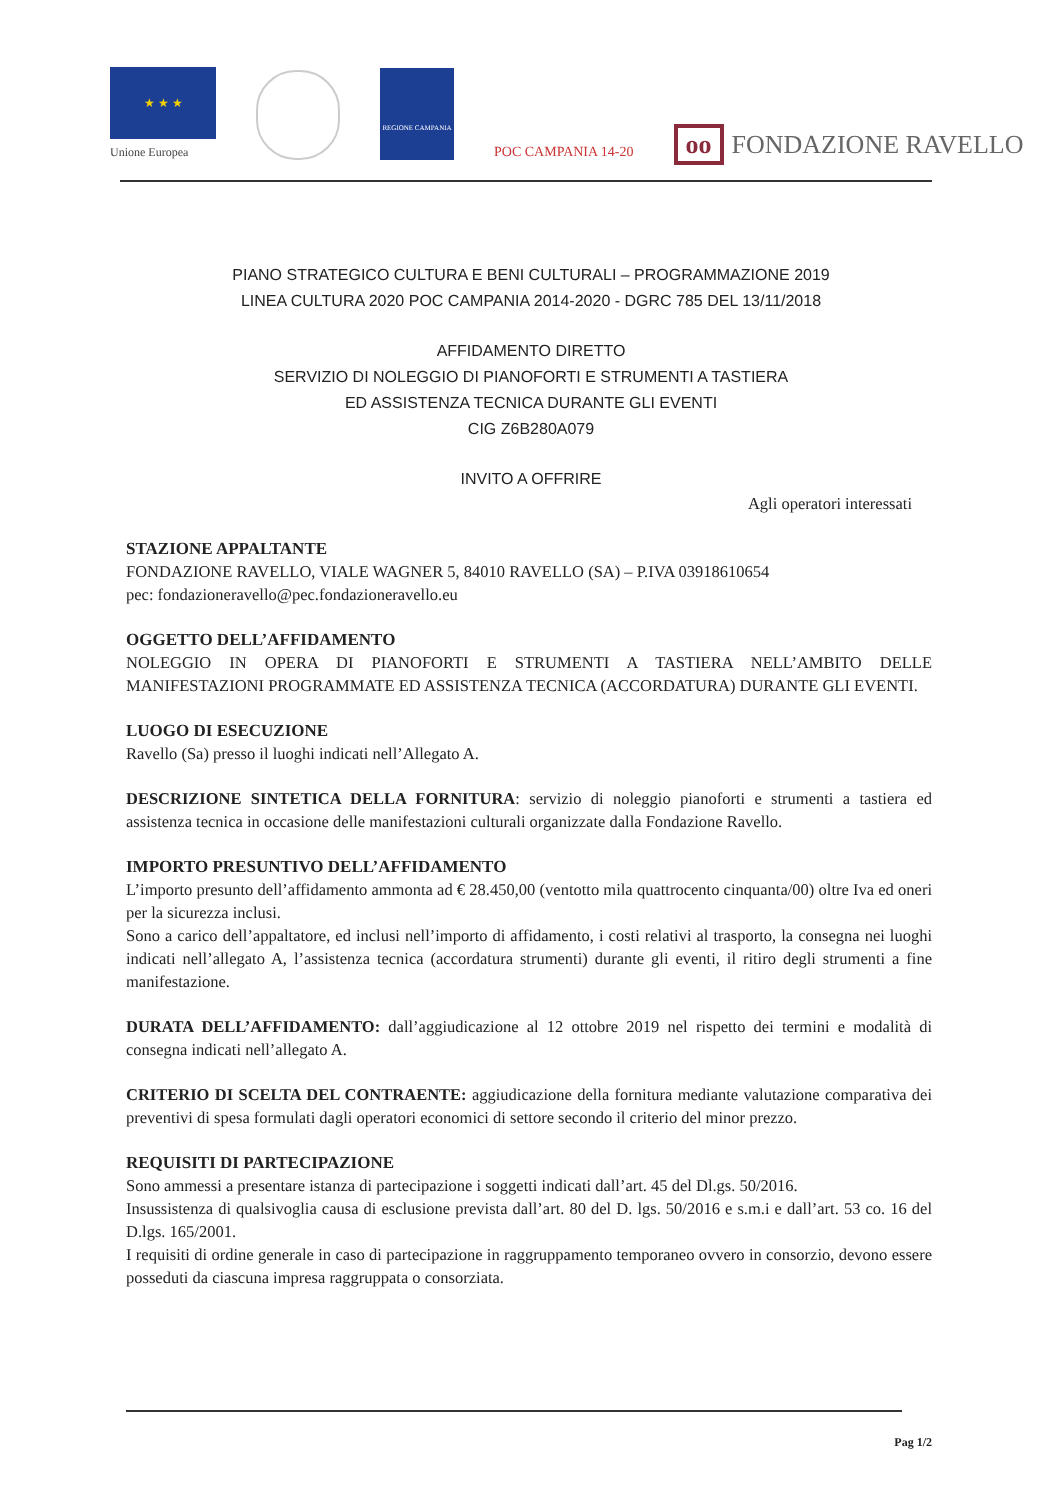★ ★ ★
Unione Europea
REGIONE CAMPANIA
POC CAMPANIA 14-20
oo FONDAZIONE RAVELLO
PIANO STRATEGICO CULTURA E BENI CULTURALI – PROGRAMMAZIONE 2019
LINEA CULTURA 2020 POC CAMPANIA 2014-2020 - DGRC 785 DEL 13/11/2018
AFFIDAMENTO DIRETTO
SERVIZIO DI NOLEGGIO DI PIANOFORTI E STRUMENTI A TASTIERA
ED ASSISTENZA TECNICA DURANTE GLI EVENTI
CIG Z6B280A079
INVITO A OFFRIRE
Agli operatori interessati
STAZIONE APPALTANTE
FONDAZIONE RAVELLO, VIALE WAGNER 5, 84010 RAVELLO (SA) – P.IVA 03918610654
pec: fondazioneravello@pec.fondazioneravello.eu
OGGETTO DELL’AFFIDAMENTO
NOLEGGIO IN OPERA DI PIANOFORTI E STRUMENTI A TASTIERA NELL’AMBITO DELLE MANIFESTAZIONI PROGRAMMATE ED ASSISTENZA TECNICA (ACCORDATURA) DURANTE GLI EVENTI.
LUOGO DI ESECUZIONE
Ravello (Sa) presso il luoghi indicati nell’Allegato A.
DESCRIZIONE SINTETICA DELLA FORNITURA: servizio di noleggio pianoforti e strumenti a tastiera ed assistenza tecnica in occasione delle manifestazioni culturali organizzate dalla Fondazione Ravello.
IMPORTO PRESUNTIVO DELL’AFFIDAMENTO
L’importo presunto dell’affidamento ammonta ad € 28.450,00 (ventotto mila quattrocento cinquanta/00) oltre Iva ed oneri per la sicurezza inclusi.
Sono a carico dell’appaltatore, ed inclusi nell’importo di affidamento, i costi relativi al trasporto, la consegna nei luoghi indicati nell’allegato A, l’assistenza tecnica (accordatura strumenti) durante gli eventi, il ritiro degli strumenti a fine manifestazione.
DURATA DELL’AFFIDAMENTO: dall’aggiudicazione al 12 ottobre 2019 nel rispetto dei termini e modalità di consegna indicati nell’allegato A.
CRITERIO DI SCELTA DEL CONTRAENTE: aggiudicazione della fornitura mediante valutazione comparativa dei preventivi di spesa formulati dagli operatori economici di settore secondo il criterio del minor prezzo.
REQUISITI DI PARTECIPAZIONE
Sono ammessi a presentare istanza di partecipazione i soggetti indicati dall’art. 45 del Dl.gs. 50/2016.
Insussistenza di qualsivoglia causa di esclusione prevista dall’art. 80 del D. lgs. 50/2016 e s.m.i e dall’art. 53 co. 16 del D.lgs. 165/2001.
I requisiti di ordine generale in caso di partecipazione in raggruppamento temporaneo ovvero in consorzio, devono essere posseduti da ciascuna impresa raggruppata o consorziata.
Pag 1/2